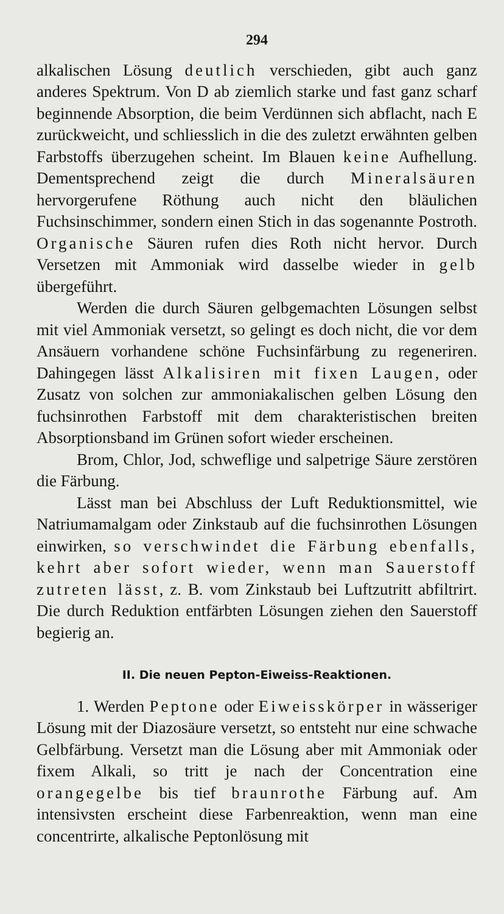294
alkalischen Lösung deutlich verschieden, gibt auch ganz anderes Spektrum. Von D ab ziemlich starke und fast ganz scharf beginnende Absorption, die beim Verdünnen sich abflacht, nach E zurückweicht, und schliesslich in die des zuletzt erwähnten gelben Farbstoffs überzugehen scheint. Im Blauen keine Aufhellung. Dementsprechend zeigt die durch Mineralsäuren hervorgerufene Röthung auch nicht den bläulichen Fuchsinschimmer, sondern einen Stich in das sogenannte Postroth. Organische Säuren rufen dies Roth nicht hervor. Durch Versetzen mit Ammoniak wird dasselbe wieder in gelb übergeführt.
Werden die durch Säuren gelbgemachten Lösungen selbst mit viel Ammoniak versetzt, so gelingt es doch nicht, die vor dem Ansäuern vorhandene schöne Fuchsinfärbung zu regeneriren. Dahingegen lässt Alkalisiren mit fixen Laugen, oder Zusatz von solchen zur ammoniakalischen gelben Lösung den fuchsinrothen Farbstoff mit dem charakteristischen breiten Absorptionsband im Grünen sofort wieder erscheinen.
Brom, Chlor, Jod, schweflige und salpetrige Säure zerstören die Färbung.
Lässt man bei Abschluss der Luft Reduktionsmittel, wie Natriumamalgam oder Zinkstaub auf die fuchsinrothen Lösungen einwirken, so verschwindet die Färbung ebenfalls, kehrt aber sofort wieder, wenn man Sauerstoff zutreten lässt, z. B. vom Zinkstaub bei Luftzutritt abfiltrirt. Die durch Reduktion entfärbten Lösungen ziehen den Sauerstoff begierig an.
II. Die neuen Pepton-Eiweiss-Reaktionen.
1. Werden Peptone oder Eiweisskörper in wässeriger Lösung mit der Diazosäure versetzt, so entsteht nur eine schwache Gelbfärbung. Versetzt man die Lösung aber mit Ammoniak oder fixem Alkali, so tritt je nach der Concentration eine orangegelbe bis tief braunrothe Färbung auf. Am intensivsten erscheint diese Farbenreaktion, wenn man eine concentrirte, alkalische Peptonlösung mit